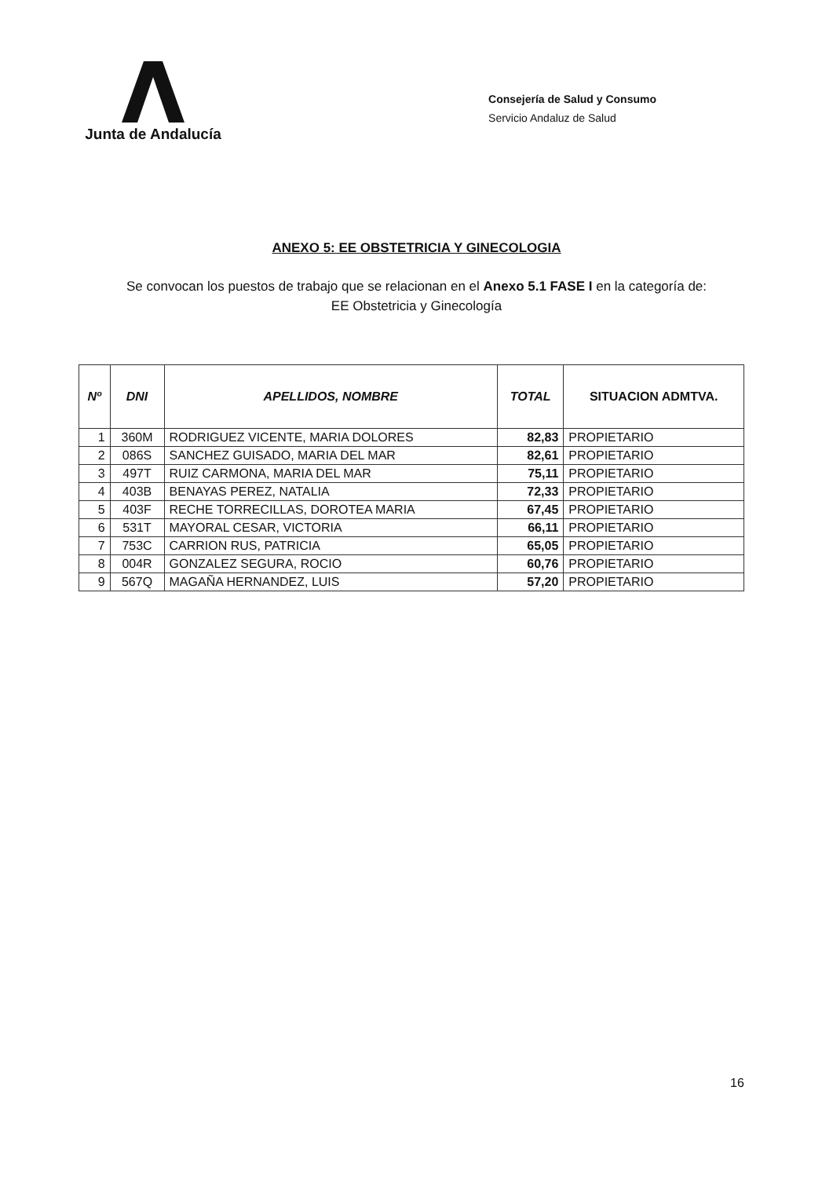Junta de Andalucía
Consejería de Salud y Consumo
Servicio Andaluz de Salud
ANEXO 5: EE OBSTETRICIA Y GINECOLOGIA
Se convocan los puestos de trabajo que se relacionan en el Anexo 5.1 FASE I en la categoría de:
EE Obstetricia y Ginecología
| Nº | DNI | APELLIDOS, NOMBRE | TOTAL | SITUACION ADMTVA. |
| --- | --- | --- | --- | --- |
| 1 | 360M | RODRIGUEZ VICENTE, MARIA DOLORES | 82,83 | PROPIETARIO |
| 2 | 086S | SANCHEZ GUISADO, MARIA DEL MAR | 82,61 | PROPIETARIO |
| 3 | 497T | RUIZ CARMONA, MARIA DEL MAR | 75,11 | PROPIETARIO |
| 4 | 403B | BENAYAS PEREZ, NATALIA | 72,33 | PROPIETARIO |
| 5 | 403F | RECHE TORRECILLAS, DOROTEA MARIA | 67,45 | PROPIETARIO |
| 6 | 531T | MAYORAL CESAR, VICTORIA | 66,11 | PROPIETARIO |
| 7 | 753C | CARRION RUS, PATRICIA | 65,05 | PROPIETARIO |
| 8 | 004R | GONZALEZ SEGURA, ROCIO | 60,76 | PROPIETARIO |
| 9 | 567Q | MAGAÑA HERNANDEZ, LUIS | 57,20 | PROPIETARIO |
16